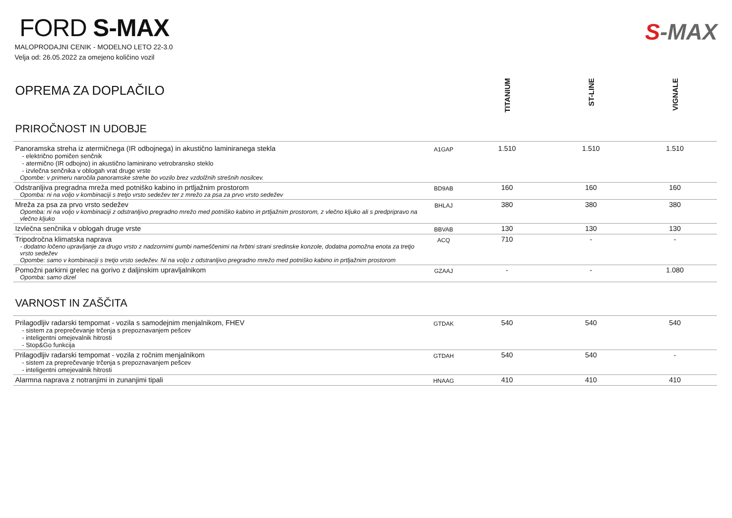FORD S-MAX
MALOPRODAJNI CENIK - MODELNO LETO 22-3.0
Velja od: 26.05.2022 za omejeno količino vozil
S-MAX
| OPREMA ZA DOPLAČILO PRIROČNOST IN UDOBJE | | TITANIUM | ST-LINE | VIGNALE |
| Panoramska streha iz atermičnega (IR odbojnega) in akustično laminiranega stekla - električno pomičen senčnik - atermično (IR odbojno) in akustično laminirano vetrobransko steklo - izvlečna senčnika v oblogah vrat druge vrste Opombe: v primeru naročila panoramske strehe bo vozilo brez vzdolžnih strešnih nosilcev. | A1GAP | 1.510 | 1.510 | 1.510 |
| Odstranljiva pregradna mreža med potniško kabino in prtljažnim prostorom Opomba: ni na voljo v kombinaciji s tretjo vrsto sedežev ter z mrežo za psa za prvo vrsto sedežev | BD9AB | 160 | 160 | 160 |
| Mreža za psa za prvo vrsto sedežev Opomba: ni na voljo v kombinaciji z odstranljivo pregradno mrežo med potniško kabino in prtljažnim prostorom, z vlečno kljuko ali s predpripravo na vlečno kljuko | BHLAJ | 380 | 380 | 380 |
| Izvlečna senčnika v oblogah druge vrste | BBVAB | 130 | 130 | 130 |
| Tripodročna klimatska naprava - dodatno ločeno upravljanje za drugo vrsto z nadzornimi gumbi nameščenimi na hrbtni strani sredinske konzole, dodatna pomožna enota za tretjo vrsto sedežev Opombe: samo v kombinaciji s tretjo vrsto sedežev. Ni na voljo z odstranljivo pregradno mrežo med potniško kabino in prtljažnim prostorom | ACQ | 710 | - | - |
| Pomožni parkirni grelec na gorivo z daljinskim upravljalnikom Opomba: samo dizel | GZAAJ | - | - | 1.080 |
| VARNOST IN ZAŠČITA | | | | |
| Prilagodljiv radarski tempomat - vozila s samodejnim menjalnikom, FHEV - sistem za preprečevanje trčenja s prepoznavanjem pešcev - inteligentni omejevalnik hitrosti - Stop&Go funkcija | GTDAK | 540 | 540 | 540 |
| Prilagodljiv radarski tempomat - vozila z ročnim menjalnikom - sistem za preprečevanje trčenja s prepoznavanjem pešcev - inteligentni omejevalnik hitrosti | GTDAH | 540 | 540 | - |
| Alarmna naprava z notranjimi in zunanjimi tipali | HNAAG | 410 | 410 | 410 |